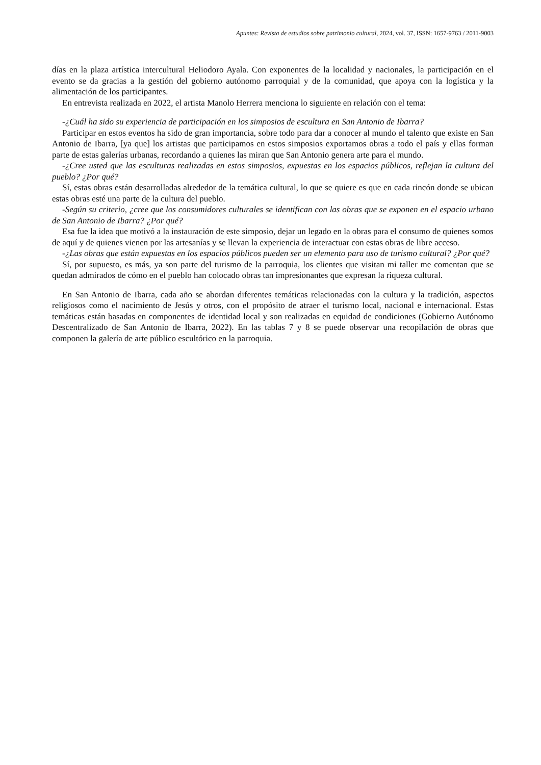Apuntes: Revista de estudios sobre patrimonio cultural, 2024, vol. 37, ISSN: 1657-9763 / 2011-9003
días en la plaza artística intercultural Heliodoro Ayala. Con exponentes de la localidad y nacionales, la participación en el evento se da gracias a la gestión del gobierno autónomo parroquial y de la comunidad, que apoya con la logística y la alimentación de los participantes.
En entrevista realizada en 2022, el artista Manolo Herrera menciona lo siguiente en relación con el tema:
-¿Cuál ha sido su experiencia de participación en los simposios de escultura en San Antonio de Ibarra?
Participar en estos eventos ha sido de gran importancia, sobre todo para dar a conocer al mundo el talento que existe en San Antonio de Ibarra, [ya que] los artistas que participamos en estos simposios exportamos obras a todo el país y ellas forman parte de estas galerías urbanas, recordando a quienes las miran que San Antonio genera arte para el mundo.
-¿Cree usted que las esculturas realizadas en estos simposios, expuestas en los espacios públicos, reflejan la cultura del pueblo? ¿Por qué?
Sí, estas obras están desarrolladas alrededor de la temática cultural, lo que se quiere es que en cada rincón donde se ubican estas obras esté una parte de la cultura del pueblo.
-Según su criterio, ¿cree que los consumidores culturales se identifican con las obras que se exponen en el espacio urbano de San Antonio de Ibarra? ¿Por qué?
Esa fue la idea que motivó a la instauración de este simposio, dejar un legado en la obras para el consumo de quienes somos de aquí y de quienes vienen por las artesanías y se llevan la experiencia de interactuar con estas obras de libre acceso.
-¿Las obras que están expuestas en los espacios públicos pueden ser un elemento para uso de turismo cultural? ¿Por qué?
Sí, por supuesto, es más, ya son parte del turismo de la parroquia, los clientes que visitan mi taller me comentan que se quedan admirados de cómo en el pueblo han colocado obras tan impresionantes que expresan la riqueza cultural.
En San Antonio de Ibarra, cada año se abordan diferentes temáticas relacionadas con la cultura y la tradición, aspectos religiosos como el nacimiento de Jesús y otros, con el propósito de atraer el turismo local, nacional e internacional. Estas temáticas están basadas en componentes de identidad local y son realizadas en equidad de condiciones (Gobierno Autónomo Descentralizado de San Antonio de Ibarra, 2022). En las tablas 7 y 8 se puede observar una recopilación de obras que componen la galería de arte público escultórico en la parroquia.